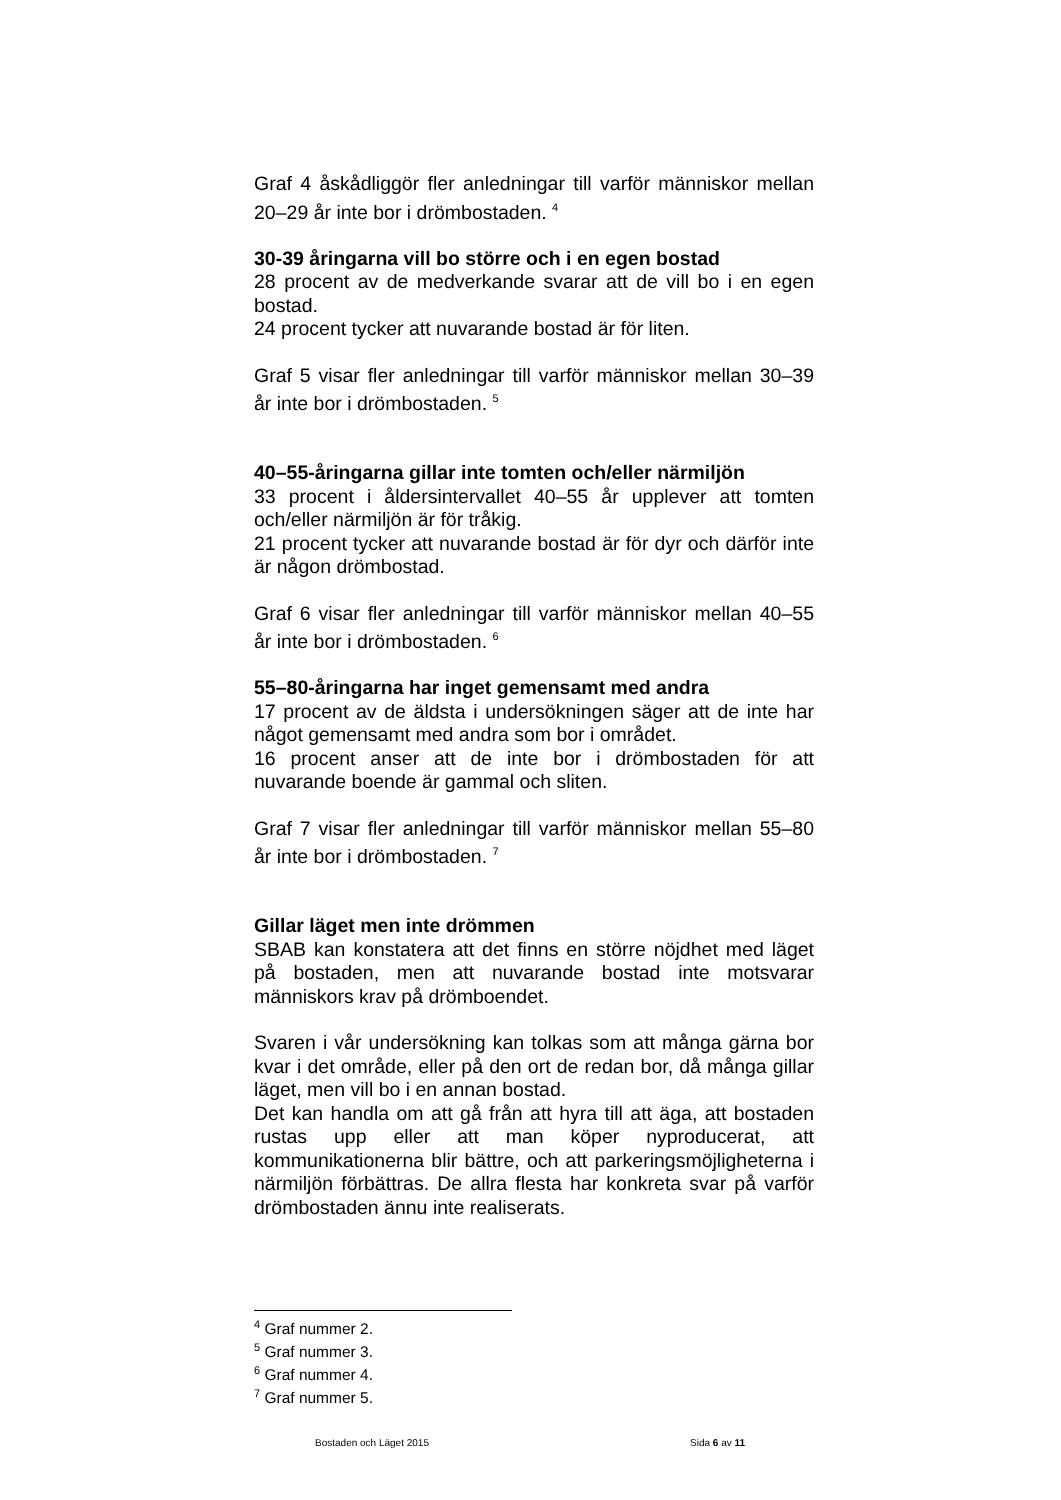Graf 4 åskådliggör fler anledningar till varför människor mellan 20–29 år inte bor i drömbostaden. <sup>4</sup>
30-39 åringarna vill bo större och i en egen bostad
28 procent av de medverkande svarar att de vill bo i en egen bostad.
24 procent tycker att nuvarande bostad är för liten.
Graf 5 visar fler anledningar till varför människor mellan 30–39 år inte bor i drömbostaden. <sup>5</sup>
40–55-åringarna gillar inte tomten och/eller närmiljön
33 procent i åldersintervallet 40–55 år upplever att tomten och/eller närmiljön är för tråkig.
21 procent tycker att nuvarande bostad är för dyr och därför inte är någon drömbostad.
Graf 6 visar fler anledningar till varför människor mellan 40–55 år inte bor i drömbostaden. <sup>6</sup>
55–80-åringarna har inget gemensamt med andra
17 procent av de äldsta i undersökningen säger att de inte har något gemensamt med andra som bor i området.
16 procent anser att de inte bor i drömbostaden för att nuvarande boende är gammal och sliten.
Graf 7 visar fler anledningar till varför människor mellan 55–80 år inte bor i drömbostaden. <sup>7</sup>
Gillar läget men inte drömmen
SBAB kan konstatera att det finns en större nöjdhet med läget på bostaden, men att nuvarande bostad inte motsvarar människors krav på drömboendet.
Svaren i vår undersökning kan tolkas som att många gärna bor kvar i det område, eller på den ort de redan bor, då många gillar läget, men vill bo i en annan bostad.
Det kan handla om att gå från att hyra till att äga, att bostaden rustas upp eller att man köper nyproducerat, att kommunikationerna blir bättre, och att parkeringsmöjligheterna i närmiljön förbättras. De allra flesta har konkreta svar på varför drömbostaden ännu inte realiserats.
<sup>4</sup> Graf nummer 2.
<sup>5</sup> Graf nummer 3.
<sup>6</sup> Graf nummer 4.
<sup>7</sup> Graf nummer 5.
Bostaden och Läget 2015 Sida 6 av 11